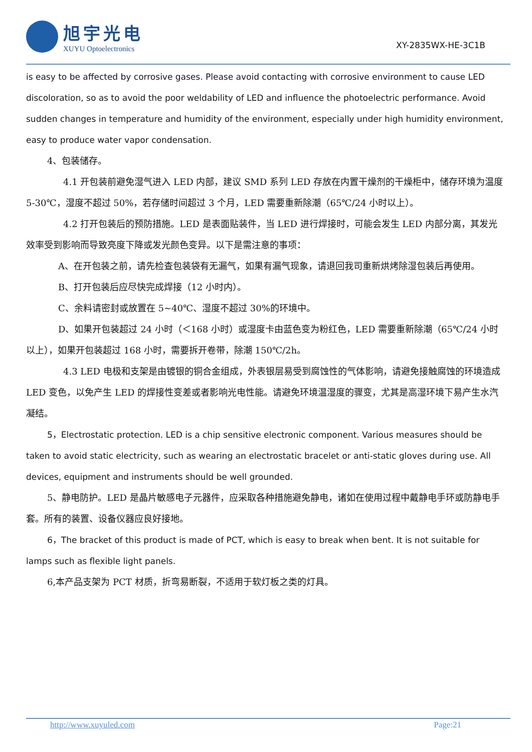旭宇光电
XUYU Optoelectronics
XY-2835WX-HE-3C1B
is easy to be affected by corrosive gases. Please avoid contacting with corrosive environment to cause LED discoloration, so as to avoid the poor weldability of LED and influence the photoelectric performance. Avoid sudden changes in temperature and humidity of the environment, especially under high humidity environment, easy to produce water vapor condensation.
4、包装储存。
4.1 开包装前避免湿气进入 LED 内部，建议 SMD 系列 LED 存放在内置干燥剂的干燥柜中，储存环境为温度 5-30℃，湿度不超过 50%，若存储时间超过 3 个月，LED 需要重新除潮（65℃/24 小时以上）。
4.2 打开包装后的预防措施。LED 是表面贴装件，当 LED 进行焊接时，可能会发生 LED 内部分离，其发光效率受到影响而导致亮度下降或发光颜色变异。以下是需注意的事项：
A、在开包装之前，请先检查包装袋有无漏气，如果有漏气现象，请退回我司重新烘烤除湿包装后再使用。
B、打开包装后应尽快完成焊接（12 小时内）。
C、余料请密封或放置在 5~40℃、湿度不超过 30%的环境中。
D、如果开包装超过 24 小时（＜168 小时）或湿度卡由蓝色变为粉红色，LED 需要重新除潮（65℃/24 小时以上），如果开包装超过 168 小时，需要拆开卷带，除潮 150℃/2h。
4.3 LED 电极和支架是由镀银的铜合金组成，外表银层易受到腐蚀性的气体影响，请避免接触腐蚀的环境造成 LED 变色，以免产生 LED 的焊接性变差或者影响光电性能。请避免环境温湿度的骤变，尤其是高湿环境下易产生水汽凝结。
5，Electrostatic protection. LED is a chip sensitive electronic component. Various measures should be taken to avoid static electricity, such as wearing an electrostatic bracelet or anti-static gloves during use. All devices, equipment and instruments should be well grounded.
5、静电防护。LED 是晶片敏感电子元器件，应采取各种措施避免静电，诸如在使用过程中戴静电手环或防静电手套。所有的装置、设备仪器应良好接地。
6，The bracket of this product is made of PCT, which is easy to break when bent. It is not suitable for lamps such as flexible light panels.
6,本产品支架为 PCT 材质，折弯易断裂，不适用于软灯板之类的灯具。
http://www.xuyuled.com Page:21